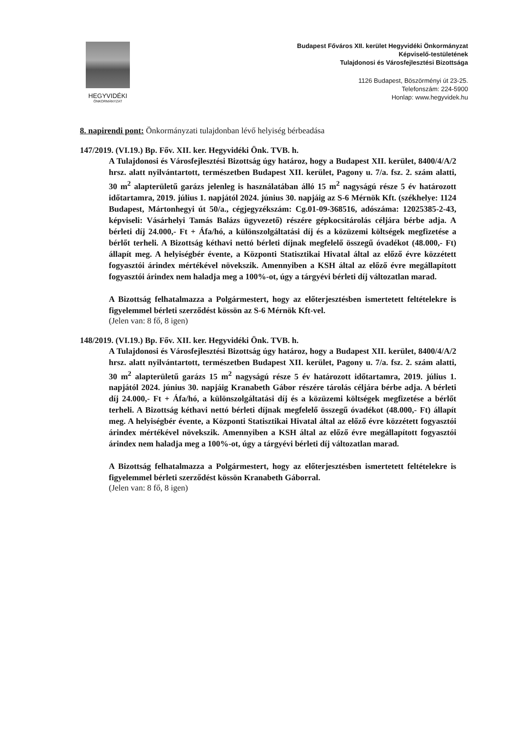HEGYVIDÉKI
ÖNKORMÁNYZAT
Budapest Főváros XII. kerület Hegyvidéki Önkormányzat
Képviselő-testületének
Tulajdonosi és Városfejlesztési Bizottsága
1126 Budapest, Böszörményi út 23-25.
Telefonszám: 224-5900
Honlap: www.hegyvidek.hu
8. napirendi pont: Önkormányzati tulajdonban lévő helyiség bérbeadása
147/2019. (VI.19.) Bp. Főv. XII. ker. Hegyvidéki Önk. TVB. h.
A Tulajdonosi és Városfejlesztési Bizottság úgy határoz, hogy a Budapest XII. kerület, 8400/4/A/2 hrsz. alatt nyilvántartott, természetben Budapest XII. kerület, Pagony u. 7/a. fsz. 2. szám alatti, 30 m<sup>2</sup> alapterületű garázs jelenleg is használatában álló 15 m<sup>2</sup> nagyságú része 5 év határozott időtartamra, 2019. július 1. napjától 2024. június 30. napjáig az S-6 Mérnök Kft. (székhelye: 1124 Budapest, Mártonhegyi út 50/a., cégjegyzékszám: Cg.01-09-368516, adószáma: 12025385-2-43, képviseli: Vásárhelyi Tamás Balázs ügyvezető) részére gépkocsitárolás céljára bérbe adja. A bérleti díj 24.000,- Ft + Áfa/hó, a különszolgáltatási díj és a közüzemi költségek megfizetése a bérlőt terheli. A Bizottság kéthavi nettó bérleti díjnak megfelelő összegű óvadékot (48.000,- Ft) állapít meg. A helyiségbér évente, a Központi Statisztikai Hivatal által az előző évre közzétett fogyasztói árindex mértékével növekszik. Amennyiben a KSH által az előző évre megállapított fogyasztói árindex nem haladja meg a 100%-ot, úgy a tárgyévi bérleti díj változatlan marad.
A Bizottság felhatalmazza a Polgármestert, hogy az előterjesztésben ismertetett feltételekre is figyelemmel bérleti szerződést kössön az S-6 Mérnök Kft-vel.
(Jelen van: 8 fő, 8 igen)
148/2019. (VI.19.) Bp. Főv. XII. ker. Hegyvidéki Önk. TVB. h.
A Tulajdonosi és Városfejlesztési Bizottság úgy határoz, hogy a Budapest XII. kerület, 8400/4/A/2 hrsz. alatt nyilvántartott, természetben Budapest XII. kerület, Pagony u. 7/a. fsz. 2. szám alatti, 30 m<sup>2</sup> alapterületű garázs 15 m<sup>2</sup> nagyságú része 5 év határozott időtartamra, 2019. július 1. napjától 2024. június 30. napjáig Kranabeth Gábor részére tárolás céljára bérbe adja. A bérleti díj 24.000,- Ft + Áfa/hó, a különszolgáltatási díj és a közüzemi költségek megfizetése a bérlőt terheli. A Bizottság kéthavi nettó bérleti díjnak megfelelő összegű óvadékot (48.000,- Ft) állapít meg. A helyiségbér évente, a Központi Statisztikai Hivatal által az előző évre közzétett fogyasztói árindex mértékével növekszik. Amennyiben a KSH által az előző évre megállapított fogyasztói árindex nem haladja meg a 100%-ot, úgy a tárgyévi bérleti díj változatlan marad.
A Bizottság felhatalmazza a Polgármestert, hogy az előterjesztésben ismertetett feltételekre is figyelemmel bérleti szerződést kössön Kranabeth Gáborral.
(Jelen van: 8 fő, 8 igen)